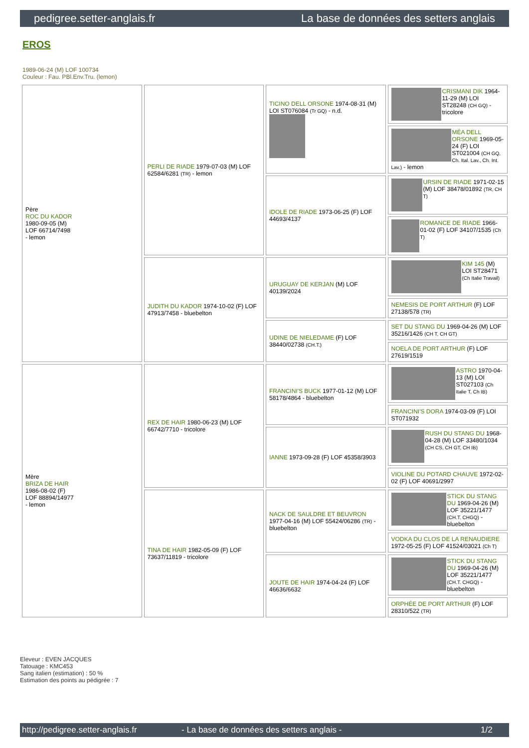pedigree.setter-anglais.fr La base de données des setters anglais
EROS
1989-06-24 (M) LOF 100734
Couleur : Fau. PBl.Env.Tru. (lemon)
| Père ROC DU KADOR 1980-09-05 (M) LOF 66714/7498 - lemon | PERLI DE RIADE 1979-07-03 (M) LOF 62584/6281 (TR) - lemon | TICINO DELL ORSONE 1974-08-31 (M) LOI ST076084 (Tr GQ) - n.d. | CRISMANI DIK 1964-11-29 (M) LOI ST28248 (CH GQ) - tricolore |
| | | | MÉA DELL ORSONE 1969-05-24 (F) LOI ST021004 (CH GQ, Ch. Ital. Lav., Ch. Int. Lav.) - lemon |
| | | IDOLE DE RIADE 1973-06-25 (F) LOF 44693/4137 | URSIN DE RIADE 1971-02-15 (M) LOF 38478/01892 (TR, CH T) |
| | | | ROMANCE DE RIADE 1966-01-02 (F) LOF 34107/1535 (Ch T) |
| | JUDITH DU KADOR 1974-10-02 (F) LOF 47913/7458 - bluebelton | URUGUAY DE KERJAN (M) LOF 40139/2024 | KIM 145 (M) LOI ST28471 (Ch Italie Travail) |
| | | | NEMESIS DE PORT ARTHUR (F) LOF 27138/578 (TR) |
| | | UDINE DE NIELEDAME (F) LOF 38440/02738 (CH.T.) | SET DU STANG DU 1969-04-26 (M) LOF 35216/1426 (CH T, CH GT) |
| | | | NOELA DE PORT ARTHUR (F) LOF 27619/1519 |
| Mère BRIZA DE HAIR 1986-08-02 (F) LOF 88894/14977 - lemon | REX DE HAIR 1980-06-23 (M) LOF 66742/7710 - tricolore | FRANCINI'S BUCK 1977-01-12 (M) LOF 58178/4864 - bluebelton | ASTRO 1970-04-13 (M) LOI ST027103 (Ch Italie T, Ch IB) |
| | | | FRANCINI'S DORA 1974-03-09 (F) LOI ST071932 |
| | | IANNE 1973-09-28 (F) LOF 45358/3903 | RUSH DU STANG DU 1968-04-28 (M) LOF 33480/1034 (CH CS, CH GT, CH IB) |
| | | | VIOLINE DU POTARD CHAUVE 1972-02-02 (F) LOF 40691/2997 |
| | TINA DE HAIR 1982-05-09 (F) LOF 73637/11819 - tricolore | NACK DE SAULDRE ET BEUVRON 1977-04-16 (M) LOF 55424/06286 (TR) - bluebelton | STICK DU STANG DU 1969-04-26 (M) LOF 35221/1477 (CH.T. CHGQ) - bluebelton |
| | | | VODKA DU CLOS DE LA RENAUDIERE 1972-05-25 (F) LOF 41524/03021 (Ch T) |
| | | JOUTE DE HAIR 1974-04-24 (F) LOF 46636/6632 | STICK DU STANG DU 1969-04-26 (M) LOF 35221/1477 (CH.T. CHGQ) - bluebelton |
| | | | ORPHÉE DE PORT ARTHUR (F) LOF 28310/522 (TR) |
Eleveur : EVEN JACQUES
Tatouage : KMC453
Sang italien (estimation) : 50 %
Estimation des points au pédigrée : 7
http://pedigree.setter-anglais.fr - La base de données des setters anglais - 1/2